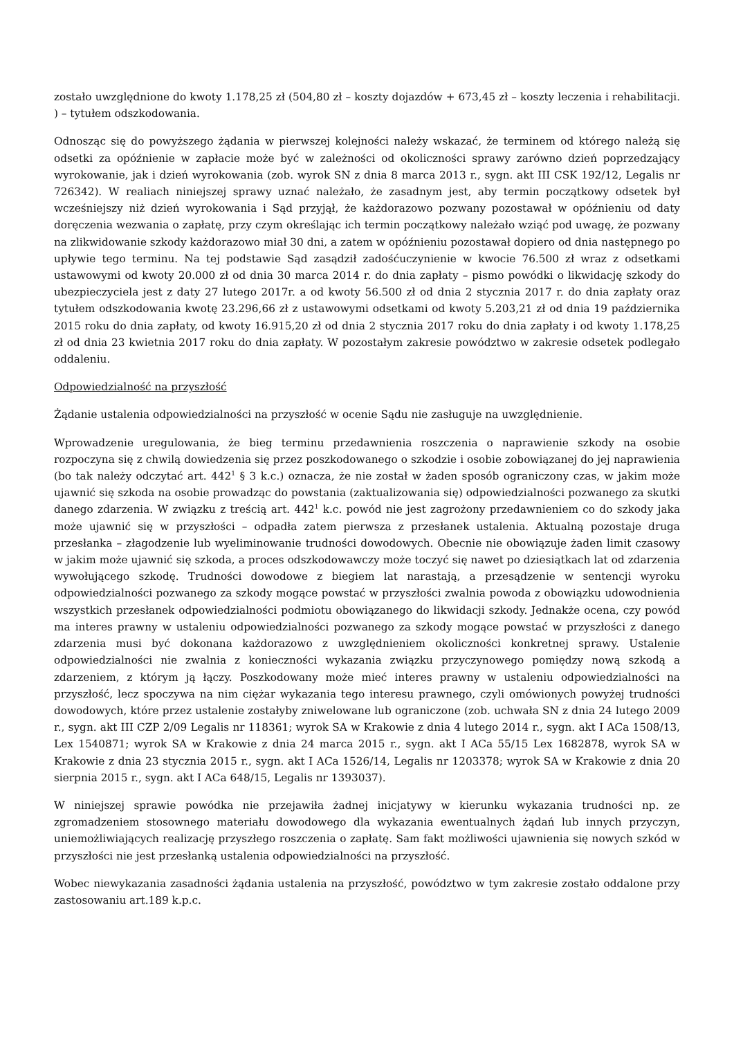zostało uwzględnione do kwoty 1.178,25 zł (504,80 zł – koszty dojazdów + 673,45 zł – koszty leczenia i rehabilitacji. ) – tytułem odszkodowania.
Odnosząc się do powyższego żądania w pierwszej kolejności należy wskazać, że terminem od którego należą się odsetki za opóźnienie w zapłacie może być w zależności od okoliczności sprawy zarówno dzień poprzedzający wyrokowanie, jak i dzień wyrokowania (zob. wyrok SN z dnia 8 marca 2013 r., sygn. akt III CSK 192/12, Legalis nr 726342). W realiach niniejszej sprawy uznać należało, że zasadnym jest, aby termin początkowy odsetek był wcześniejszy niż dzień wyrokowania i Sąd przyjął, że każdorazowo pozwany pozostawał w opóźnieniu od daty doręczenia wezwania o zapłatę, przy czym określając ich termin początkowy należało wziąć pod uwagę, że pozwany na zlikwidowanie szkody każdorazowo miał 30 dni, a zatem w opóźnieniu pozostawał dopiero od dnia następnego po upływie tego terminu. Na tej podstawie Sąd zasądził zadośćuczynienie w kwocie 76.500 zł wraz z odsetkami ustawowymi od kwoty 20.000 zł od dnia 30 marca 2014 r. do dnia zapłaty – pismo powódki o likwidację szkody do ubezpieczyciela jest z daty 27 lutego 2017r. a od kwoty 56.500 zł od dnia 2 stycznia 2017 r. do dnia zapłaty oraz tytułem odszkodowania kwotę 23.296,66 zł z ustawowymi odsetkami od kwoty 5.203,21 zł od dnia 19 października 2015 roku do dnia zapłaty, od kwoty 16.915,20 zł od dnia 2 stycznia 2017 roku do dnia zapłaty i od kwoty 1.178,25 zł od dnia 23 kwietnia 2017 roku do dnia zapłaty. W pozostałym zakresie powództwo w zakresie odsetek podlegało oddaleniu.
Odpowiedzialność na przyszłość
Żądanie ustalenia odpowiedzialności na przyszłość w ocenie Sądu nie zasługuje na uwzględnienie.
Wprowadzenie uregulowania, że bieg terminu przedawnienia roszczenia o naprawienie szkody na osobie rozpoczyna się z chwilą dowiedzenia się przez poszkodowanego o szkodzie i osobie zobowiązanej do jej naprawienia (bo tak należy odczytać art. 442<sup>1</sup> § 3 k.c.) oznacza, że nie został w żaden sposób ograniczony czas, w jakim może ujawnić się szkoda na osobie prowadząc do powstania (zaktualizowania się) odpowiedzialności pozwanego za skutki danego zdarzenia. W związku z treścią art. 442<sup>1</sup> k.c. powód nie jest zagrożony przedawnieniem co do szkody jaka może ujawnić się w przyszłości – odpadła zatem pierwsza z przesłanek ustalenia. Aktualną pozostaje druga przesłanka – złagodzenie lub wyeliminowanie trudności dowodowych. Obecnie nie obowiązuje żaden limit czasowy w jakim może ujawnić się szkoda, a proces odszkodowawczy może toczyć się nawet po dziesiątkach lat od zdarzenia wywołującego szkodę. Trudności dowodowe z biegiem lat narastają, a przesądzenie w sentencji wyroku odpowiedzialności pozwanego za szkody mogące powstać w przyszłości zwalnia powoda z obowiązku udowodnienia wszystkich przesłanek odpowiedzialności podmiotu obowiązanego do likwidacji szkody. Jednakże ocena, czy powód ma interes prawny w ustaleniu odpowiedzialności pozwanego za szkody mogące powstać w przyszłości z danego zdarzenia musi być dokonana każdorazowo z uwzględnieniem okoliczności konkretnej sprawy. Ustalenie odpowiedzialności nie zwalnia z konieczności wykazania związku przyczynowego pomiędzy nową szkodą a zdarzeniem, z którym ją łączy. Poszkodowany może mieć interes prawny w ustaleniu odpowiedzialności na przyszłość, lecz spoczywa na nim ciężar wykazania tego interesu prawnego, czyli omówionych powyżej trudności dowodowych, które przez ustalenie zostałyby zniwelowane lub ograniczone (zob. uchwała SN z dnia 24 lutego 2009 r., sygn. akt III CZP 2/09 Legalis nr 118361; wyrok SA w Krakowie z dnia 4 lutego 2014 r., sygn. akt I ACa 1508/13, Lex 1540871; wyrok SA w Krakowie z dnia 24 marca 2015 r., sygn. akt I ACa 55/15 Lex 1682878, wyrok SA w Krakowie z dnia 23 stycznia 2015 r., sygn. akt I ACa 1526/14, Legalis nr 1203378; wyrok SA w Krakowie z dnia 20 sierpnia 2015 r., sygn. akt I ACa 648/15, Legalis nr 1393037).
W niniejszej sprawie powódka nie przejawiła żadnej inicjatywy w kierunku wykazania trudności np. ze zgromadzeniem stosownego materiału dowodowego dla wykazania ewentualnych żądań lub innych przyczyn, uniemożliwiających realizację przyszłego roszczenia o zapłatę. Sam fakt możliwości ujawnienia się nowych szkód w przyszłości nie jest przesłanką ustalenia odpowiedzialności na przyszłość.
Wobec niewykazania zasadności żądania ustalenia na przyszłość, powództwo w tym zakresie zostało oddalone przy zastosowaniu art.189 k.p.c.